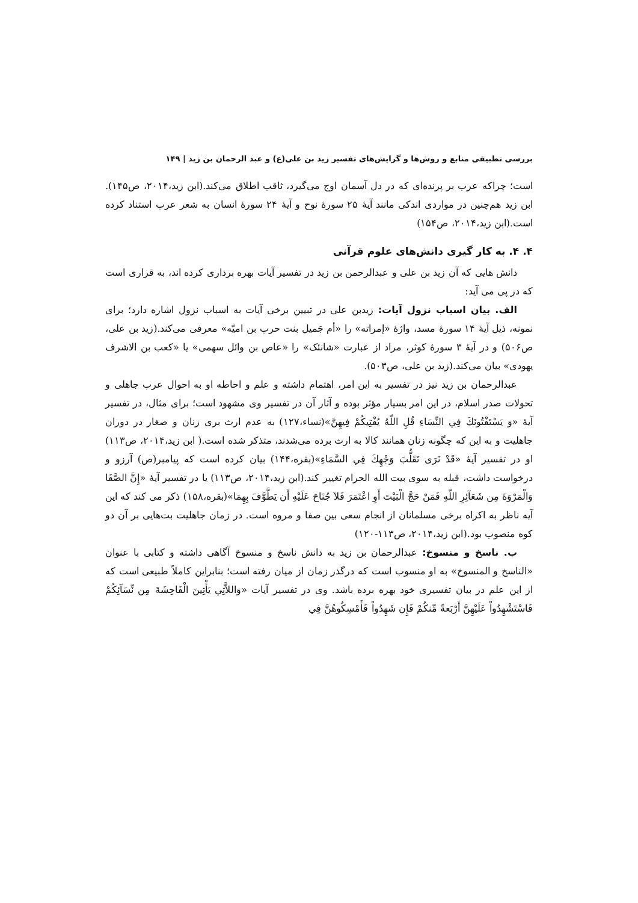بررسی تطبیقی منابع و روش‌ها و گرایش‌های تفسیر زید بن علی(ع) و عبد الرحمان بن زید | ۱۴۹
است؛ چراکه عرب بر پرنده‌ای که در دل آسمان اوج می‌گیرد، ثاقب اطلاق می‌کند.(ابن زید،۲۰۱۴، ص۱۴۵). ابن زید هم‌چنین در مواردی اندکی مانند آیهٔ ۲۵ سورهٔ نوح و آیهٔ ۲۴ سورهٔ انسان به شعر عرب استناد کرده است.(ابن زید،۲۰۱۴، ص۱۵۴)
۴. ۴. به کار گیری دانش‌های علوم قرآنی
دانش هایی که آن زید بن علی و عبدالرحمن بن زید در تفسیر آیات بهره برداری کرده اند، به قراری است که در پی می آید:
الف. بیان اسباب نزول آیات: زیدبن علی در تبیین برخی آیات به اسباب نزول اشاره دارد؛ برای نمونه، ذیل آیهٔ ۱۴ سورهٔ مسد، واژهٔ «إمراته» را «أم جَمیل بنت حرب بن امیّه» معرفی می‌کند.(زید بن علی، ص۵۰۶) و در آیهٔ ۳ سورهٔ کوثر، مراد از عبارت «شانئک» را «عاص بن وائل سهمی» یا «کعب بن الاشرف یهودی» بیان می‌کند.(زید بن علی، ص۵۰۳).
عبدالرحمان بن زید نیز در تفسیر به این امر، اهتمام داشته و علم و احاطه او به احوال عرب جاهلی و تحولات صدر اسلام، در این امر بسیار مؤثر بوده و آثار آن در تفسیر وی مشهود است؛ برای مثال، در تفسیر آیهٔ «وَ يَسْتَفْتُونَكَ فِي النِّسَاءِ قُلِ اللّهُ يُفْتِيكُمْ فِيهِنَّ»(نساء،۱۲۷) به عدم ارث بری زنان و صغار در دوران جاهلیت و به این که چگونه زنان همانند کالا به ارث برده می‌شدند، متذکر شده است.( ابن زید،۲۰۱۴، ص۱۱۳) او در تفسیر آیهٔ «قَدْ نَرَى تَقَلُّبَ وَجْهِكَ فِي السَّمَاءِ»(بقره،۱۴۴) بیان کرده است که پیامبر(ص) آرزو و درخواست داشت، قبله به سوی بیت الله الحرام تغییر کند.(ابن زید،۲۰۱۴، ص۱۱۳) یا در تفسیر آیهٔ «إِنَّ الصَّفَا وَالْمَرْوَةَ مِن شَعَآئِرِ اللّهِ فَمَنْ حَجَّ الْبَيْتَ أَوِ اعْتَمَرَ فَلاَ جُنَاحَ عَلَيْهِ أَن يَطَّوَّفَ بِهِمَا»(بقره،۱۵۸) ذکر می کند که این آیه ناظر به اکراه برخی مسلمانان از انجام سعی بین صفا و مروه است. در زمان جاهلیت بت‌هایی بر آن دو کوه منصوب بود.(ابن زید،۲۰۱۴، ص۱۱۳-۱۲۰)
ب. ناسخ و منسوخ: عبدالرحمان بن زید به دانش ناسخ و منسوخ آگاهی داشته و کتابی با عنوان «الناسخ و المنسوخ» به او منسوب است که درگذر زمان از میان رفته است؛ بنابراین کاملاً طبیعی است که از این علم در بیان تفسیری خود بهره برده باشد. وی در تفسیر آیات «وَاللاَّتِي يَأْتِينَ الْفَاحِشَةَ مِن نِّسَآئِكُمْ فَاسْتَشْهِدُواْ عَلَيْهِنَّ أَرْبَعةً مِّنكُمْ فَإِن شَهِدُواْ فَأَمْسِكُوهُنَّ فِي